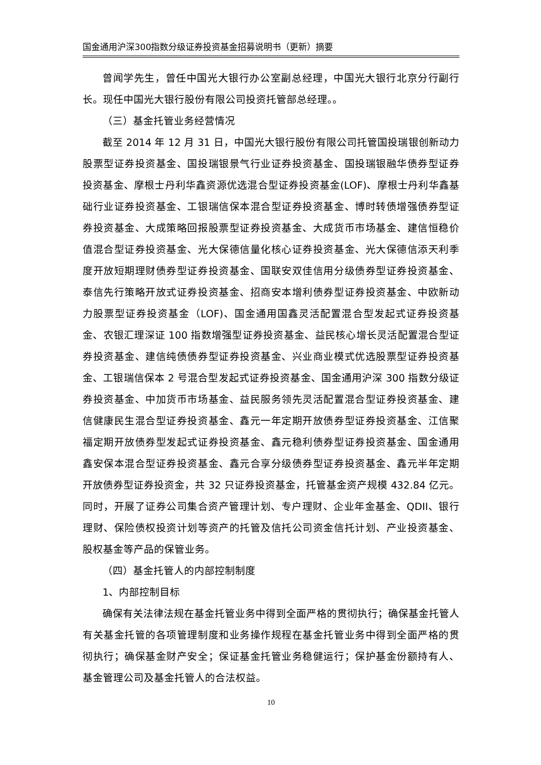国金通用沪深300指数分级证券投资基金招募说明书（更新）摘要
曾闻学先生，曾任中国光大银行办公室副总经理，中国光大银行北京分行副行长。现任中国光大银行股份有限公司投资托管部总经理。。
（三）基金托管业务经营情况
截至 2014 年 12 月 31 日，中国光大银行股份有限公司托管国投瑞银创新动力股票型证券投资基金、国投瑞银景气行业证券投资基金、国投瑞银融华债券型证券投资基金、摩根士丹利华鑫资源优选混合型证券投资基金(LOF)、摩根士丹利华鑫基础行业证券投资基金、工银瑞信保本混合型证券投资基金、博时转债增强债券型证券投资基金、大成策略回报股票型证券投资基金、大成货币市场基金、建信恒稳价值混合型证券投资基金、光大保德信量化核心证券投资基金、光大保德信添天利季度开放短期理财债券型证券投资基金、国联安双佳信用分级债券型证券投资基金、泰信先行策略开放式证券投资基金、招商安本增利债券型证券投资基金、中欧新动力股票型证券投资基金（LOF)、国金通用国鑫灵活配置混合型发起式证券投资基金、农银汇理深证 100 指数增强型证券投资基金、益民核心增长灵活配置混合型证券投资基金、建信纯债债券型证券投资基金、兴业商业模式优选股票型证券投资基金、工银瑞信保本 2 号混合型发起式证券投资基金、国金通用沪深 300 指数分级证券投资基金、中加货币市场基金、益民服务领先灵活配置混合型证券投资基金、建信健康民生混合型证券投资基金、鑫元一年定期开放债券型证券投资基金、江信聚福定期开放债券型发起式证券投资基金、鑫元稳利债券型证券投资基金、国金通用鑫安保本混合型证券投资基金、鑫元合享分级债券型证券投资基金、鑫元半年定期开放债券型证券投资金，共 32 只证券投资基金，托管基金资产规模 432.84 亿元。同时，开展了证券公司集合资产管理计划、专户理财、企业年金基金、QDII、银行理财、保险债权投资计划等资产的托管及信托公司资金信托计划、产业投资基金、股权基金等产品的保管业务。
（四）基金托管人的内部控制制度
1、内部控制目标
确保有关法律法规在基金托管业务中得到全面严格的贯彻执行；确保基金托管人有关基金托管的各项管理制度和业务操作规程在基金托管业务中得到全面严格的贯彻执行；确保基金财产安全；保证基金托管业务稳健运行；保护基金份额持有人、基金管理公司及基金托管人的合法权益。
10